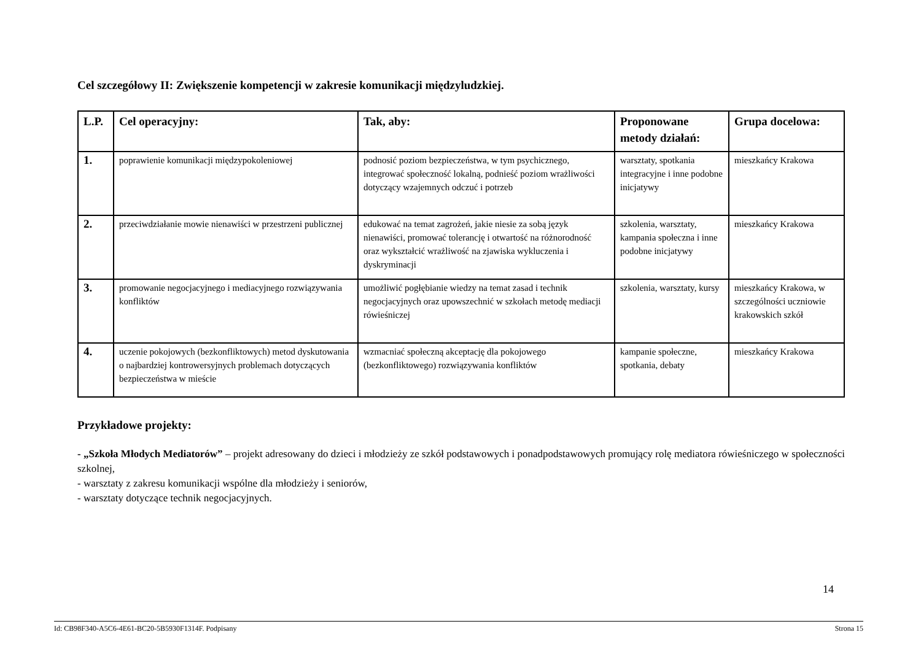Cel szczegółowy II: Zwiększenie kompetencji w zakresie komunikacji międzyludzkiej.
| L.P. | Cel operacyjny: | Tak, aby: | Proponowane metody działań: | Grupa docelowa: |
| --- | --- | --- | --- | --- |
| 1. | poprawienie komunikacji międzypokoleniowej | podnosić poziom bezpieczeństwa, w tym psychicznego, integrować społeczność lokalną, podnieść poziom wrażliwości dotyczący wzajemnych odczuć i potrzeb | warsztaty, spotkania integracyjne i inne podobne inicjatywy | mieszkańcy Krakowa |
| 2. | przeciwdziałanie mowie nienawiści w przestrzeni publicznej | edukować na temat zagrożeń, jakie niesie za sobą język nienawiści, promować tolerancję i otwartość na różnorodność oraz wykształcić wrażliwość na zjawiska wykluczenia i dyskryminacji | szkolenia, warsztaty, kampania społeczna i inne podobne inicjatywy | mieszkańcy Krakowa |
| 3. | promowanie negocjacyjnego i mediacyjnego rozwiązywania konfliktów | umożliwić pogłębianie wiedzy na temat zasad i technik negocjacyjnych oraz upowszechnić w szkołach metodę mediacji rówieśniczej | szkolenia, warsztaty, kursy | mieszkańcy Krakowa, w szczególności uczniowie krakowskich szkół |
| 4. | uczenie pokojowych (bezkonfliktowych) metod dyskutowania o najbardziej kontrowersyjnych problemach dotyczących bezpieczeństwa w mieście | wzmacniać społeczną akceptację dla pokojowego (bezkonfliktowego) rozwiązywania konfliktów | kampanie społeczne, spotkania, debaty | mieszkańcy Krakowa |
Przykładowe projekty:
- „Szkoła Młodych Mediatorów” – projekt adresowany do dzieci i młodzieży ze szkół podstawowych i ponadpodstawowych promujący rolę mediatora rówieśniczego w społeczności szkolnej,
- warsztaty z zakresu komunikacji wspólne dla młodzieży i seniorów,
- warsztaty dotyczące technik negocjacyjnych.
14
Id: CB98F340-A5C6-4E61-BC20-5B5930F1314F. Podpisany Strona 15